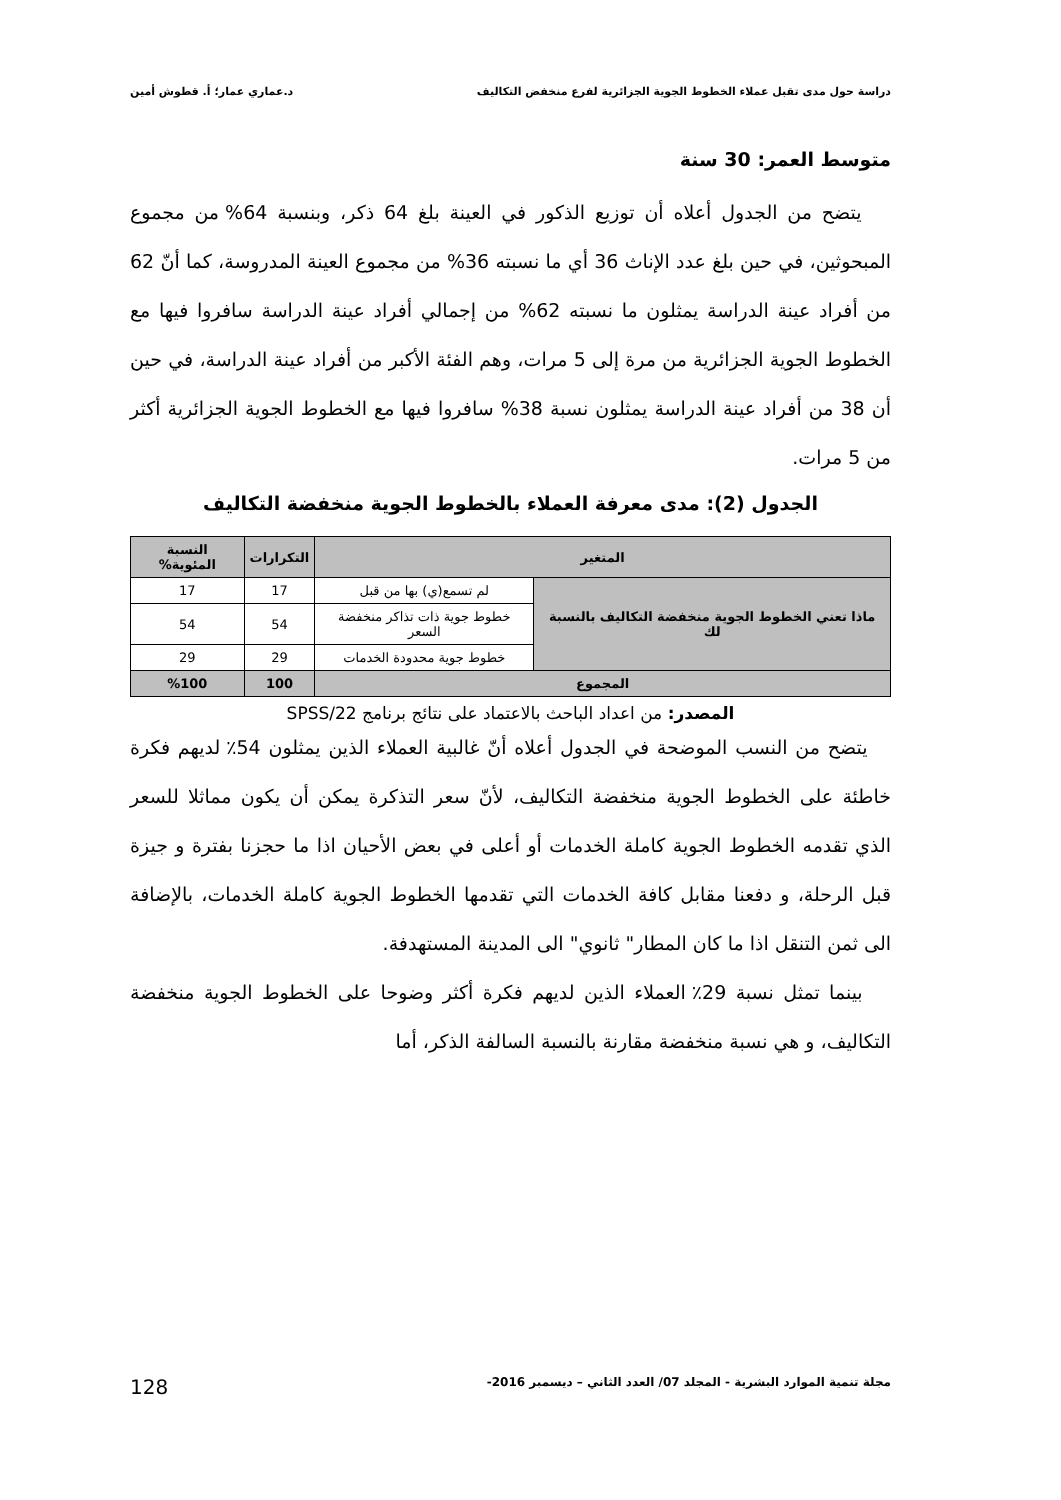دراسة حول مدى تقبل عملاء الخطوط الجوية الجزائرية لفرع منخفض التكاليف د.عماري عمار؛ أ. قطوش أمين
متوسط العمر: 30 سنة
يتضح من الجدول أعلاه أن توزيع الذكور في العينة بلغ 64 ذكر، وبنسبة 64% من مجموع المبحوثين، في حين بلغ عدد الإناث 36 أي ما نسبته 36% من مجموع العينة المدروسة، كما أنّ 62 من أفراد عينة الدراسة يمثلون ما نسبته 62% من إجمالي أفراد عينة الدراسة سافروا فيها مع الخطوط الجوية الجزائرية من مرة إلى 5 مرات، وهم الفئة الأكبر من أفراد عينة الدراسة، في حين أن 38 من أفراد عينة الدراسة يمثلون نسبة 38% سافروا فيها مع الخطوط الجوية الجزائرية أكثر من 5 مرات.
الجدول (2): مدى معرفة العملاء بالخطوط الجوية منخفضة التكاليف
| المتغير | | التكرارات | النسبة المئوية% |
| --- | --- | --- | --- |
| ماذا تعني الخطوط الجوية منخفضة التكاليف بالنسبة لك | لم تسمع(ي) بها من قبل | 17 | 17 |
| | خطوط جوية ذات تذاكر منخفضة السعر | 54 | 54 |
| | خطوط جوية محدودة الخدمات | 29 | 29 |
| المجموع | | 100 | %100 |
المصدر: من اعداد الباحث بالاعتماد على نتائج برنامج SPSS/22
يتضح من النسب الموضحة في الجدول أعلاه أنّ غالبية العملاء الذين يمثلون 54٪ لديهم فكرة خاطئة على الخطوط الجوية منخفضة التكاليف، لأنّ سعر التذكرة يمكن أن يكون مماثلا للسعر الذي تقدمه الخطوط الجوية كاملة الخدمات أو أعلى في بعض الأحيان اذا ما حجزنا بفترة و جيزة قبل الرحلة، و دفعنا مقابل كافة الخدمات التي تقدمها الخطوط الجوية كاملة الخدمات، بالإضافة الى ثمن التنقل اذا ما كان المطار" ثانوي" الى المدينة المستهدفة.
بينما تمثل نسبة 29٪ العملاء الذين لديهم فكرة أكثر وضوحا على الخطوط الجوية منخفضة التكاليف، و هي نسبة منخفضة مقارنة بالنسبة السالفة الذكر، أما
مجلة تنمية الموارد البشرية - المجلد 07/ العدد الثاني – ديسمبر 2016- 128